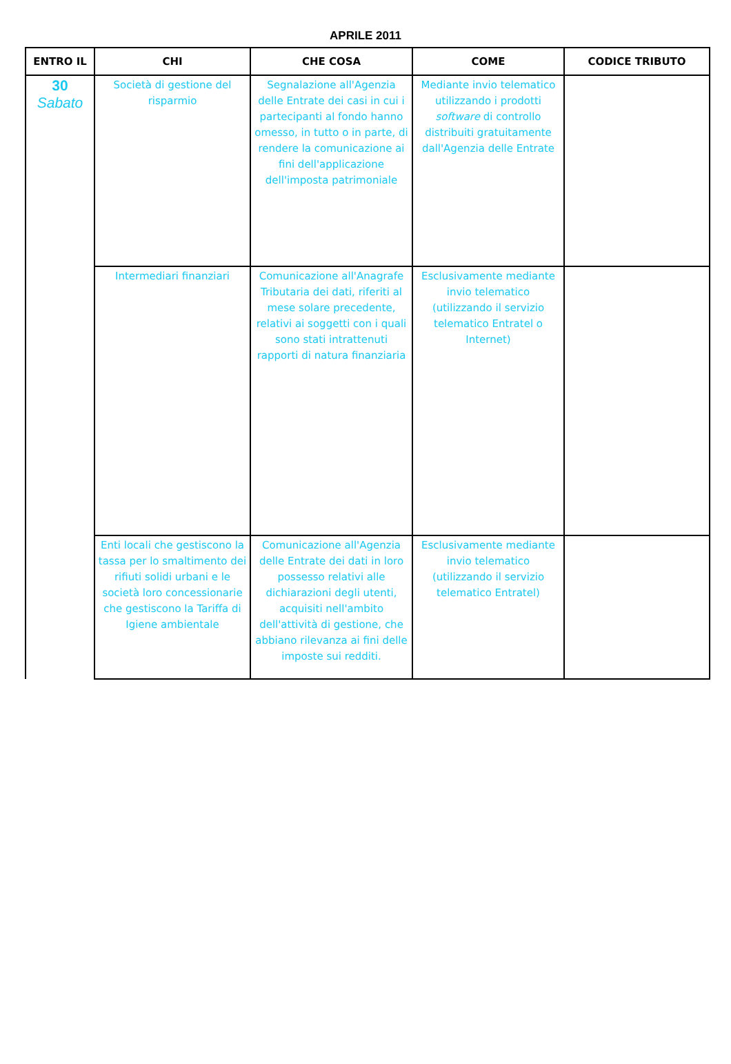APRILE 2011
| ENTRO IL | CHI | CHE COSA | COME | CODICE TRIBUTO |
| --- | --- | --- | --- | --- |
| 30 Sabato | Società di gestione del risparmio | Segnalazione all'Agenzia delle Entrate dei casi in cui i partecipanti al fondo hanno omesso, in tutto o in parte, di rendere la comunicazione ai fini dell'applicazione dell'imposta patrimoniale | Mediante invio telematico utilizzando i prodotti software di controllo distribuiti gratuitamente dall'Agenzia delle Entrate | |
| | Intermediari finanziari | Comunicazione all'Anagrafe Tributaria dei dati, riferiti al mese solare precedente, relativi ai soggetti con i quali sono stati intrattenuti rapporti di natura finanziaria | Esclusivamente mediante invio telematico (utilizzando il servizio telematico Entratel o Internet) | |
| | Enti locali che gestiscono la tassa per lo smaltimento dei rifiuti solidi urbani e le società loro concessionarie che gestiscono la Tariffa di Igiene ambientale | Comunicazione all'Agenzia delle Entrate dei dati in loro possesso relativi alle dichiarazioni degli utenti, acquisiti nell'ambito dell'attività di gestione, che abbiano rilevanza ai fini delle imposte sui redditi. | Esclusivamente mediante invio telematico (utilizzando il servizio telematico Entratel) | |